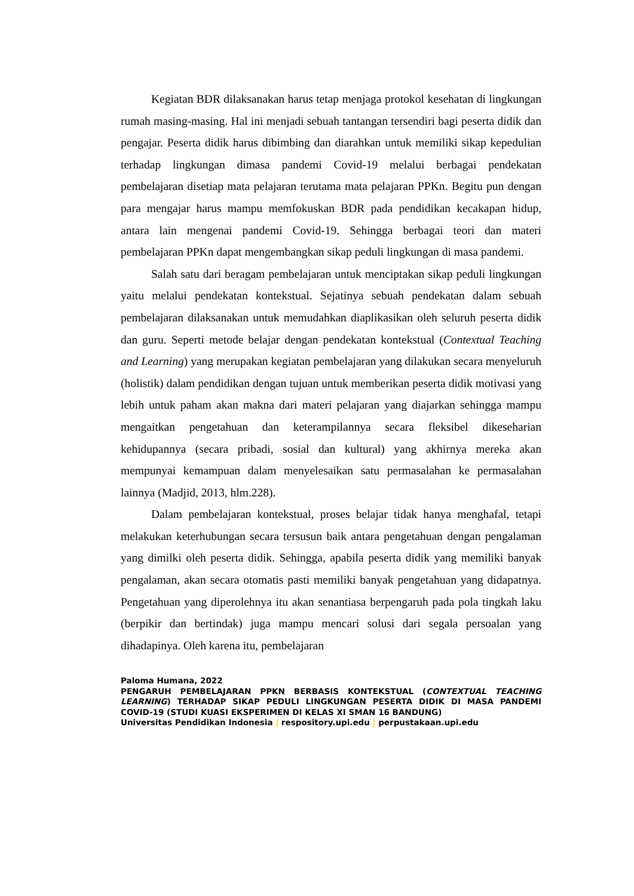Kegiatan BDR dilaksanakan harus tetap menjaga protokol kesehatan di lingkungan rumah masing-masing. Hal ini menjadi sebuah tantangan tersendiri bagi peserta didik dan pengajar. Peserta didik harus dibimbing dan diarahkan untuk memiliki sikap kepedulian terhadap lingkungan dimasa pandemi Covid-19 melalui berbagai pendekatan pembelajaran disetiap mata pelajaran terutama mata pelajaran PPKn. Begitu pun dengan para mengajar harus mampu memfokuskan BDR pada pendidikan kecakapan hidup, antara lain mengenai pandemi Covid-19. Sehingga berbagai teori dan materi pembelajaran PPKn dapat mengembangkan sikap peduli lingkungan di masa pandemi.
Salah satu dari beragam pembelajaran untuk menciptakan sikap peduli lingkungan yaitu melalui pendekatan kontekstual. Sejatinya sebuah pendekatan dalam sebuah pembelajaran dilaksanakan untuk memudahkan diaplikasikan oleh seluruh peserta didik dan guru. Seperti metode belajar dengan pendekatan kontekstual (Contextual Teaching and Learning) yang merupakan kegiatan pembelajaran yang dilakukan secara menyeluruh (holistik) dalam pendidikan dengan tujuan untuk memberikan peserta didik motivasi yang lebih untuk paham akan makna dari materi pelajaran yang diajarkan sehingga mampu mengaitkan pengetahuan dan keterampilannya secara fleksibel dikeseharian kehidupannya (secara pribadi, sosial dan kultural) yang akhirnya mereka akan mempunyai kemampuan dalam menyelesaikan satu permasalahan ke permasalahan lainnya (Madjid, 2013, hlm.228).
Dalam pembelajaran kontekstual, proses belajar tidak hanya menghafal, tetapi melakukan keterhubungan secara tersusun baik antara pengetahuan dengan pengalaman yang dimilki oleh peserta didik. Sehingga, apabila peserta didik yang memiliki banyak pengalaman, akan secara otomatis pasti memiliki banyak pengetahuan yang didapatnya. Pengetahuan yang diperolehnya itu akan senantiasa berpengaruh pada pola tingkah laku (berpikir dan bertindak) juga mampu mencari solusi dari segala persoalan yang dihadapinya. Oleh karena itu, pembelajaran
Paloma Humana, 2022
PENGARUH PEMBELAJARAN PPKN BERBASIS KONTEKSTUAL (CONTEXTUAL TEACHING LEARNING) TERHADAP SIKAP PEDULI LINGKUNGAN PESERTA DIDIK DI MASA PANDEMI COVID-19 (STUDI KUASI EKSPERIMEN DI KELAS XI SMAN 16 BANDUNG)
Universitas Pendidikan Indonesia | respository.upi.edu | perpustakaan.upi.edu